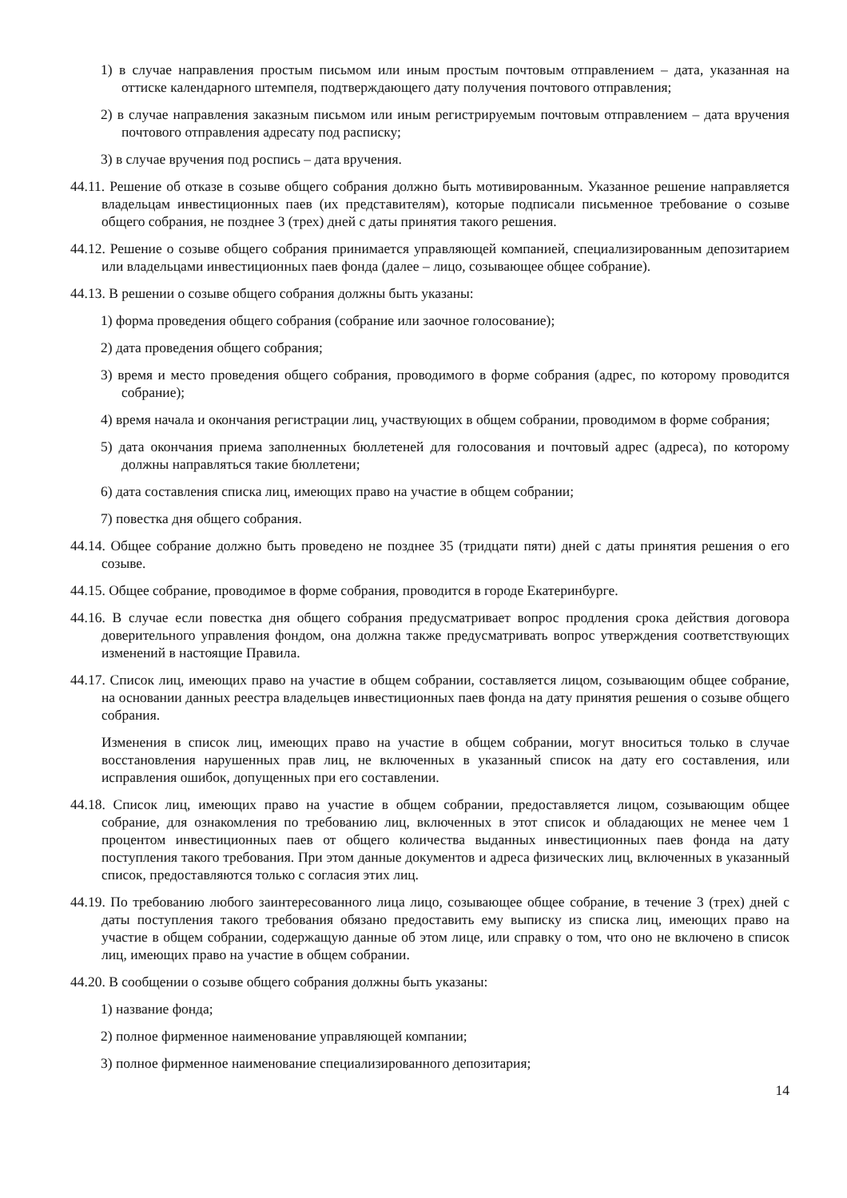1) в случае направления простым письмом или иным простым почтовым отправлением – дата, указанная на оттиске календарного штемпеля, подтверждающего дату получения почтового отправления;
2) в случае направления заказным письмом или иным регистрируемым почтовым отправлением – дата вручения почтового отправления адресату под расписку;
3) в случае вручения под роспись – дата вручения.
44.11. Решение об отказе в созыве общего собрания должно быть мотивированным. Указанное решение направляется владельцам инвестиционных паев (их представителям), которые подписали письменное требование о созыве общего собрания, не позднее 3 (трех) дней с даты принятия такого решения.
44.12. Решение о созыве общего собрания принимается управляющей компанией, специализированным депозитарием или владельцами инвестиционных паев фонда (далее – лицо, созывающее общее собрание).
44.13. В решении о созыве общего собрания должны быть указаны:
1) форма проведения общего собрания (собрание или заочное голосование);
2) дата проведения общего собрания;
3) время и место проведения общего собрания, проводимого в форме собрания (адрес, по которому проводится собрание);
4) время начала и окончания регистрации лиц, участвующих в общем собрании, проводимом в форме собрания;
5) дата окончания приема заполненных бюллетеней для голосования и почтовый адрес (адреса), по которому должны направляться такие бюллетени;
6) дата составления списка лиц, имеющих право на участие в общем собрании;
7) повестка дня общего собрания.
44.14. Общее собрание должно быть проведено не позднее 35 (тридцати пяти) дней с даты принятия решения о его созыве.
44.15. Общее собрание, проводимое в форме собрания, проводится в городе Екатеринбурге.
44.16. В случае если повестка дня общего собрания предусматривает вопрос продления срока действия договора доверительного управления фондом, она должна также предусматривать вопрос утверждения соответствующих изменений в настоящие Правила.
44.17. Список лиц, имеющих право на участие в общем собрании, составляется лицом, созывающим общее собрание, на основании данных реестра владельцев инвестиционных паев фонда на дату принятия решения о созыве общего собрания.
Изменения в список лиц, имеющих право на участие в общем собрании, могут вноситься только в случае восстановления нарушенных прав лиц, не включенных в указанный список на дату его составления, или исправления ошибок, допущенных при его составлении.
44.18. Список лиц, имеющих право на участие в общем собрании, предоставляется лицом, созывающим общее собрание, для ознакомления по требованию лиц, включенных в этот список и обладающих не менее чем 1 процентом инвестиционных паев от общего количества выданных инвестиционных паев фонда на дату поступления такого требования. При этом данные документов и адреса физических лиц, включенных в указанный список, предоставляются только с согласия этих лиц.
44.19. По требованию любого заинтересованного лица лицо, созывающее общее собрание, в течение 3 (трех) дней с даты поступления такого требования обязано предоставить ему выписку из списка лиц, имеющих право на участие в общем собрании, содержащую данные об этом лице, или справку о том, что оно не включено в список лиц, имеющих право на участие в общем собрании.
44.20. В сообщении о созыве общего собрания должны быть указаны:
1) название фонда;
2) полное фирменное наименование управляющей компании;
3) полное фирменное наименование специализированного депозитария;
14